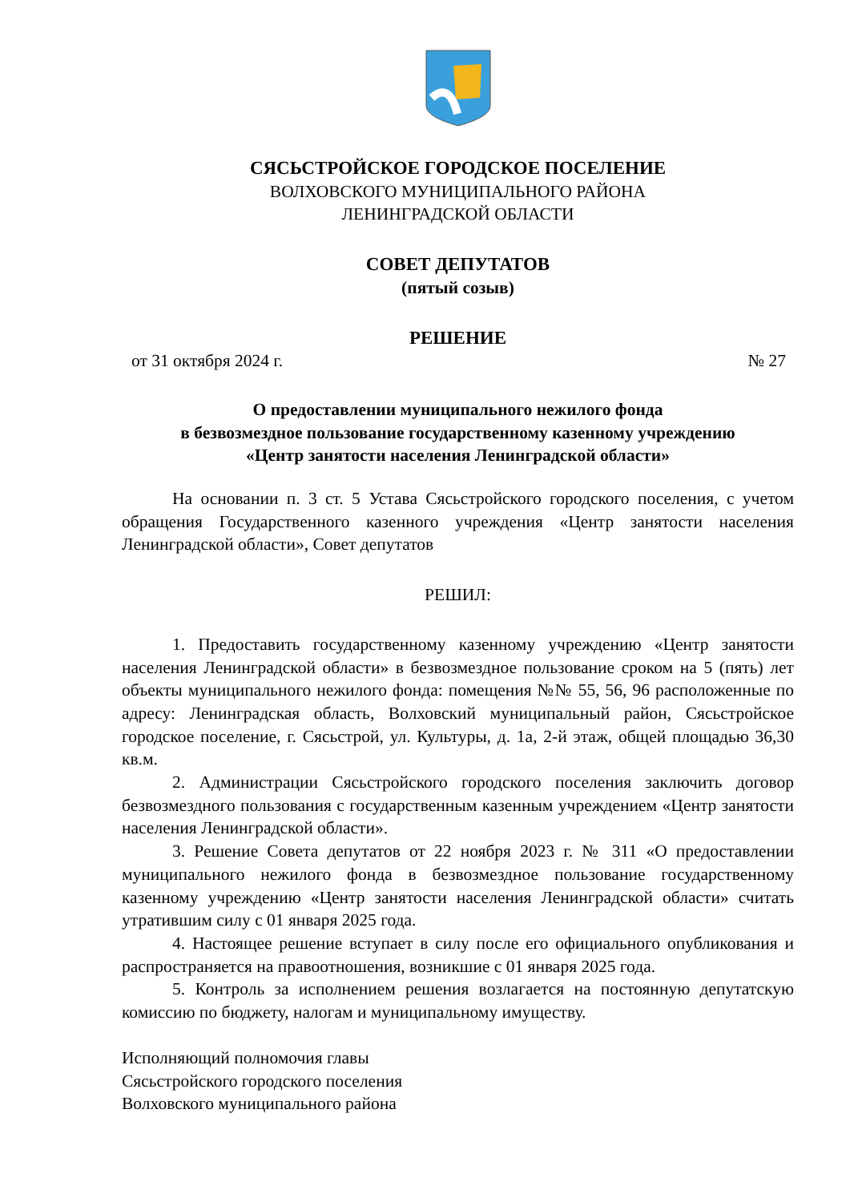СЯСЬСТРОЙСКОЕ ГОРОДСКОЕ ПОСЕЛЕНИЕ
ВОЛХОВСКОГО МУНИЦИПАЛЬНОГО РАЙОНА
ЛЕНИНГРАДСКОЙ ОБЛАСТИ
СОВЕТ ДЕПУТАТОВ
(пятый созыв)
РЕШЕНИЕ
от 31 октября 2024 г. № 27
О предоставлении муниципального нежилого фонда
в безвозмездное пользование государственному казенному учреждению
«Центр занятости населения Ленинградской области»
На основании п. 3 ст. 5 Устава Сясьстройского городского поселения, с учетом обращения Государственного казенного учреждения «Центр занятости населения Ленинградской области», Совет депутатов
РЕШИЛ:
1. Предоставить государственному казенному учреждению «Центр занятости населения Ленинградской области» в безвозмездное пользование сроком на 5 (пять) лет объекты муниципального нежилого фонда: помещения №№ 55, 56, 96 расположенные по адресу: Ленинградская область, Волховский муниципальный район, Сясьстройское городское поселение, г. Сясьстрой, ул. Культуры, д. 1а, 2-й этаж, общей площадью 36,30 кв.м.
2. Администрации Сясьстройского городского поселения заключить договор безвозмездного пользования с государственным казенным учреждением «Центр занятости населения Ленинградской области».
3. Решение Совета депутатов от 22 ноября 2023 г. № 311 «О предоставлении муниципального нежилого фонда в безвозмездное пользование государственному казенному учреждению «Центр занятости населения Ленинградской области» считать утратившим силу с 01 января 2025 года.
4. Настоящее решение вступает в силу после его официального опубликования и распространяется на правоотношения, возникшие с 01 января 2025 года.
5. Контроль за исполнением решения возлагается на постоянную депутатскую комиссию по бюджету, налогам и муниципальному имуществу.
Исполняющий полномочия главы
Сясьстройского городского поселения
Волховского муниципального района